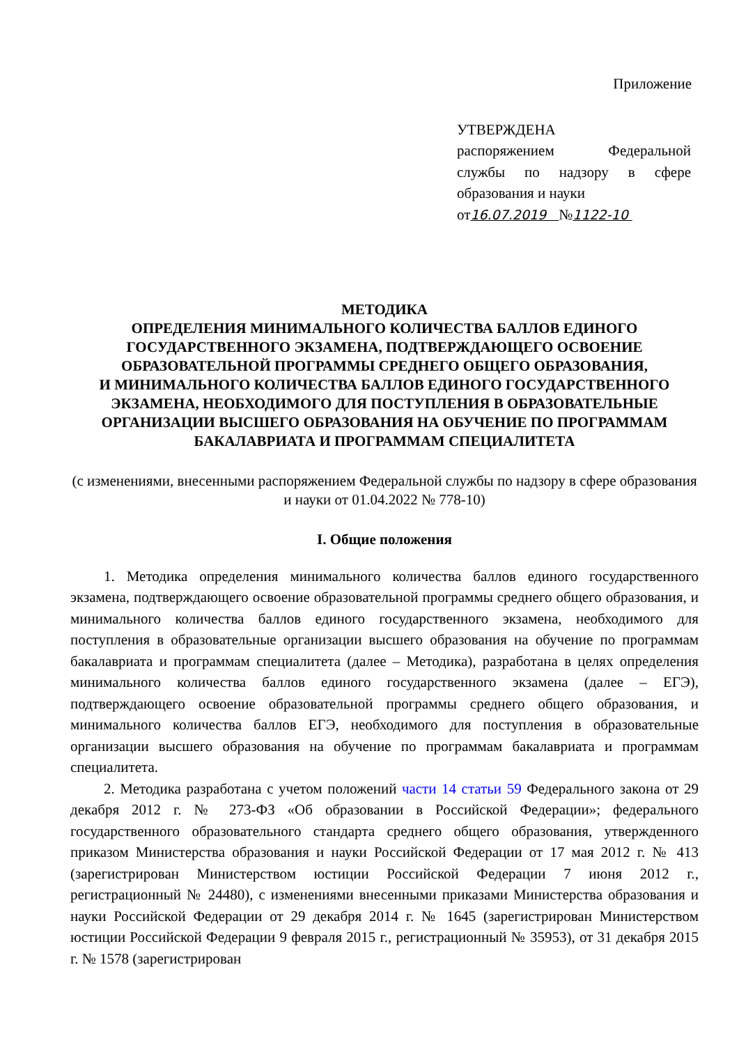Приложение
УТВЕРЖДЕНА
распоряжением Федеральной службы по надзору в сфере образования и науки
от16.07.2019 №1122-10
МЕТОДИКА
ОПРЕДЕЛЕНИЯ МИНИМАЛЬНОГО КОЛИЧЕСТВА БАЛЛОВ ЕДИНОГО ГОСУДАРСТВЕННОГО ЭКЗАМЕНА, ПОДТВЕРЖДАЮЩЕГО ОСВОЕНИЕ ОБРАЗОВАТЕЛЬНОЙ ПРОГРАММЫ СРЕДНЕГО ОБЩЕГО ОБРАЗОВАНИЯ,
И МИНИМАЛЬНОГО КОЛИЧЕСТВА БАЛЛОВ ЕДИНОГО ГОСУДАРСТВЕННОГО ЭКЗАМЕНА, НЕОБХОДИМОГО ДЛЯ ПОСТУПЛЕНИЯ В ОБРАЗОВАТЕЛЬНЫЕ ОРГАНИЗАЦИИ ВЫСШЕГО ОБРАЗОВАНИЯ НА ОБУЧЕНИЕ ПО ПРОГРАММАМ БАКАЛАВРИАТА И ПРОГРАММАМ СПЕЦИАЛИТЕТА
(с изменениями, внесенными распоряжением Федеральной службы по надзору в сфере образования и науки от 01.04.2022 № 778-10)
I. Общие положения
1. Методика определения минимального количества баллов единого государственного экзамена, подтверждающего освоение образовательной программы среднего общего образования, и минимального количества баллов единого государственного экзамена, необходимого для поступления в образовательные организации высшего образования на обучение по программам бакалавриата и программам специалитета (далее – Методика), разработана в целях определения минимального количества баллов единого государственного экзамена (далее – ЕГЭ), подтверждающего освоение образовательной программы среднего общего образования, и минимального количества баллов ЕГЭ, необходимого для поступления в образовательные организации высшего образования на обучение по программам бакалавриата и программам специалитета.
2. Методика разработана с учетом положений части 14 статьи 59 Федерального закона от 29 декабря 2012 г. № 273-ФЗ «Об образовании в Российской Федерации»; федерального государственного образовательного стандарта среднего общего образования, утвержденного приказом Министерства образования и науки Российской Федерации от 17 мая 2012 г. № 413 (зарегистрирован Министерством юстиции Российской Федерации 7 июня 2012 г., регистрационный № 24480), с изменениями внесенными приказами Министерства образования и науки Российской Федерации от 29 декабря 2014 г. № 1645 (зарегистрирован Министерством юстиции Российской Федерации 9 февраля 2015 г., регистрационный № 35953), от 31 декабря 2015 г. № 1578 (зарегистрирован